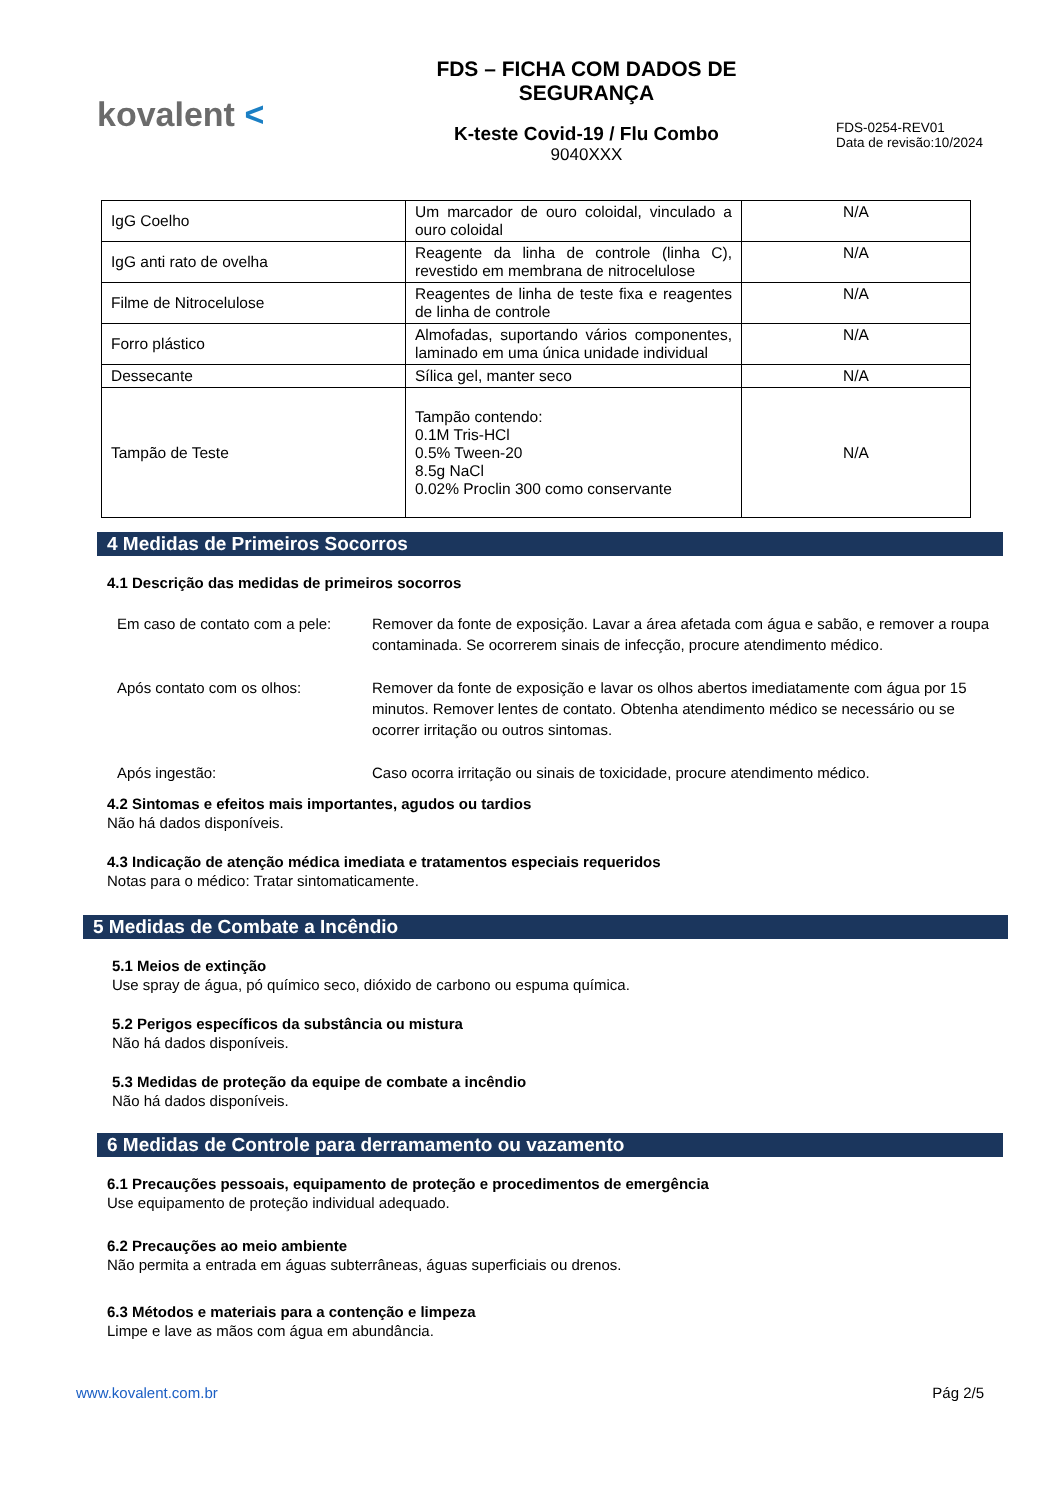kovalent <
FDS – FICHA COM DADOS DE
SEGURANÇA
K-teste Covid-19 / Flu Combo
9040XXX
FDS-0254-REV01
Data de revisão:10/2024
| IgG Coelho | Um marcador de ouro coloidal, vinculado a ouro coloidal | N/A |
| IgG anti rato de ovelha | Reagente da linha de controle (linha C), revestido em membrana de nitrocelulose | N/A |
| Filme de Nitrocelulose | Reagentes de linha de teste fixa e reagentes de linha de controle | N/A |
| Forro plástico | Almofadas, suportando vários componentes, laminado em uma única unidade individual | N/A |
| Dessecante | Sílica gel, manter seco | N/A |
| Tampão de Teste | Tampão contendo: 0.1M Tris-HCl 0.5% Tween-20 8.5g NaCl 0.02% Proclin 300 como conservante | N/A |
4 Medidas de Primeiros Socorros
4.1 Descrição das medidas de primeiros socorros
Em caso de contato com a pele:
Remover da fonte de exposição. Lavar a área afetada com água e sabão, e remover a roupa contaminada. Se ocorrerem sinais de infecção, procure atendimento médico.
Após contato com os olhos: Remover da fonte de exposição e lavar os olhos abertos imediatamente com água por 15 minutos. Remover lentes de contato. Obtenha atendimento médico se necessário ou se ocorrer irritação ou outros sintomas.
Após ingestão: Caso ocorra irritação ou sinais de toxicidade, procure atendimento médico.
4.2 Sintomas e efeitos mais importantes, agudos ou tardios
Não há dados disponíveis.
4.3 Indicação de atenção médica imediata e tratamentos especiais requeridos
Notas para o médico: Tratar sintomaticamente.
5 Medidas de Combate a Incêndio
5.1 Meios de extinção
Use spray de água, pó químico seco, dióxido de carbono ou espuma química.
5.2 Perigos específicos da substância ou mistura
Não há dados disponíveis.
5.3 Medidas de proteção da equipe de combate a incêndio
Não há dados disponíveis.
6 Medidas de Controle para derramamento ou vazamento
6.1 Precauções pessoais, equipamento de proteção e procedimentos de emergência
Use equipamento de proteção individual adequado.
6.2 Precauções ao meio ambiente
Não permita a entrada em águas subterrâneas, águas superficiais ou drenos.
6.3 Métodos e materiais para a contenção e limpeza
Limpe e lave as mãos com água em abundância.
www.kovalent.com.br Pág 2/5